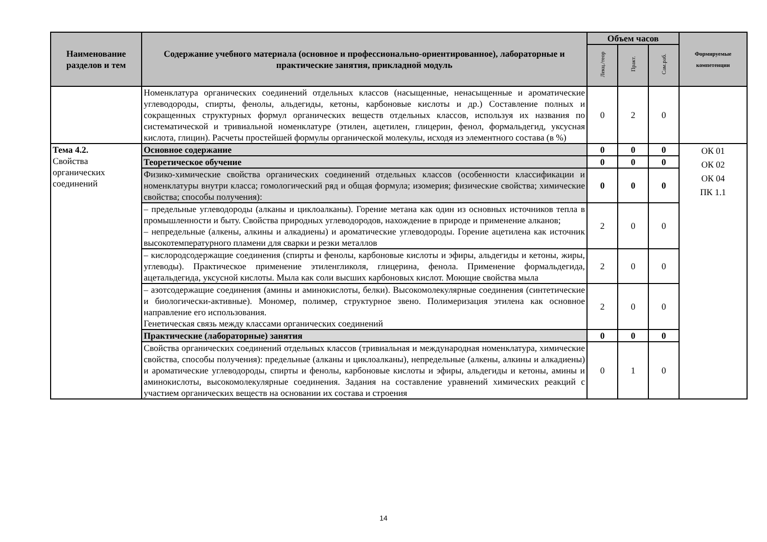| Наименование разделов и тем | Содержание учебного материала (основное и профессионально-ориентированное), лабораторные и практические занятия, прикладной модуль | Объем часов | | | Формируемые компетенции |
| --- | --- | --- | --- | --- | --- |
| | | Лекц./теор | Практ. | Сам.раб. | |
| | Номенклатура органических соединений отдельных классов (насыщенные, ненасыщенные и ароматические углеводороды, спирты, фенолы, альдегиды, кетоны, карбоновые кислоты и др.) Составление полных и сокращенных структурных формул органических веществ отдельных классов, используя их названия по систематической и тривиальной номенклатуре (этилен, ацетилен, глицерин, фенол, формальдегид, уксусная кислота, глицин). Расчеты простейшей формулы органической молекулы, исходя из элементного состава (в %) | 0 | 2 | 0 | |
| Тема 4.2. Свойства органических соединений | Основное содержание | 0 | 0 | 0 | ОК 01 ОК 02 ОК 04 ПК 1.1 |
| | Теоретическое обучение | 0 | 0 | 0 | |
| | Физико-химические свойства органических соединений отдельных классов (особенности классификации и номенклатуры внутри класса; гомологический ряд и общая формула; изомерия; физические свойства; химические свойства; способы получения): | 0 | 0 | 0 | |
| | – предельные углеводороды (алканы и циклоалканы). Горение метана как один из основных источников тепла в промышленности и быту. Свойства природных углеводородов, нахождение в природе и применение алканов; – непредельные (алкены, алкины и алкадиены) и ароматические углеводороды. Горение ацетилена как источник высокотемпературного пламени для сварки и резки металлов | 2 | 0 | 0 | |
| | – кислородсодержащие соединения (спирты и фенолы, карбоновые кислоты и эфиры, альдегиды и кетоны, жиры, углеводы). Практическое применение этиленгликоля, глицерина, фенола. Применение формальдегида, ацетальдегида, уксусной кислоты. Мыла как соли высших карбоновых кислот. Моющие свойства мыла | 2 | 0 | 0 | |
| | – азотсодержащие соединения (амины и аминокислоты, белки). Высокомолекулярные соединения (синтетические и биологически-активные). Мономер, полимер, структурное звено. Полимеризация этилена как основное направление его использования. Генетическая связь между классами органических соединений | 2 | 0 | 0 | |
| | Практические (лабораторные) занятия | 0 | 0 | 0 | |
| | Свойства органических соединений отдельных классов (тривиальная и международная номенклатура, химические свойства, способы получения): предельные (алканы и циклоалканы), непредельные (алкены, алкины и алкадиены) и ароматические углеводороды, спирты и фенолы, карбоновые кислоты и эфиры, альдегиды и кетоны, амины и аминокислоты, высокомолекулярные соединения. Задания на составление уравнений химических реакций с участием органических веществ на основании их состава и строения | 0 | 1 | 0 | |
14